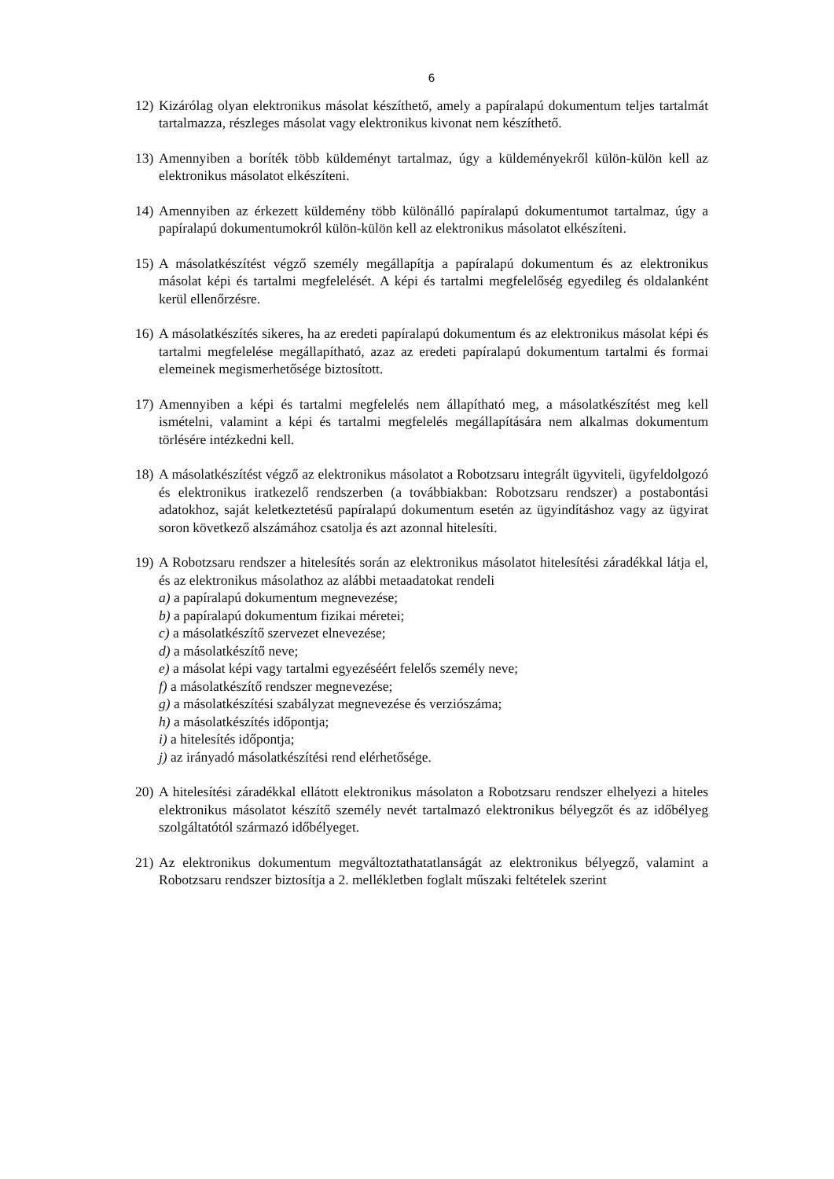6
12)
Kizárólag olyan elektronikus másolat készíthető, amely a papíralapú dokumentum teljes tartalmát tartalmazza, részleges másolat vagy elektronikus kivonat nem készíthető.
13)
Amennyiben a boríték több küldeményt tartalmaz, úgy a küldeményekről külön-külön kell az elektronikus másolatot elkészíteni.
14)
Amennyiben az érkezett küldemény több különálló papíralapú dokumentumot tartalmaz, úgy a papíralapú dokumentumokról külön-külön kell az elektronikus másolatot elkészíteni.
15)
A másolatkészítést végző személy megállapítja a papíralapú dokumentum és az elektronikus másolat képi és tartalmi megfelelését. A képi és tartalmi megfelelőség egyedileg és oldalanként kerül ellenőrzésre.
16)
A másolatkészítés sikeres, ha az eredeti papíralapú dokumentum és az elektronikus másolat képi és tartalmi megfelelése megállapítható, azaz az eredeti papíralapú dokumentum tartalmi és formai elemeinek megismerhetősége biztosított.
17)
Amennyiben a képi és tartalmi megfelelés nem állapítható meg, a másolatkészítést meg kell ismételni, valamint a képi és tartalmi megfelelés megállapítására nem alkalmas dokumentum törlésére intézkedni kell.
18)
A másolatkészítést végző az elektronikus másolatot a Robotzsaru integrált ügyviteli, ügyfeldolgozó és elektronikus iratkezelő rendszerben (a továbbiakban: Robotzsaru rendszer) a postabontási adatokhoz, saját keletkeztetésű papíralapú dokumentum esetén az ügyindításhoz vagy az ügyirat soron következő alszámához csatolja és azt azonnal hitelesíti.
19)
A Robotzsaru rendszer a hitelesítés során az elektronikus másolatot hitelesítési záradékkal látja el, és az elektronikus másolathoz az alábbi metaadatokat rendeli
a) a papíralapú dokumentum megnevezése;
b) a papíralapú dokumentum fizikai méretei;
c) a másolatkészítő szervezet elnevezése;
d) a másolatkészítő neve;
e) a másolat képi vagy tartalmi egyezéséért felelős személy neve;
f) a másolatkészítő rendszer megnevezése;
g) a másolatkészítési szabályzat megnevezése és verziószáma;
h) a másolatkészítés időpontja;
i) a hitelesítés időpontja;
j) az irányadó másolatkészítési rend elérhetősége.
20)
A hitelesítési záradékkal ellátott elektronikus másolaton a Robotzsaru rendszer elhelyezi a hiteles elektronikus másolatot készítő személy nevét tartalmazó elektronikus bélyegzőt és az időbélyeg szolgáltatótól származó időbélyeget.
21)
Az elektronikus dokumentum megváltoztathatatlanságát az elektronikus bélyegző, valamint a Robotzsaru rendszer biztosítja a 2. mellékletben foglalt műszaki feltételek szerint